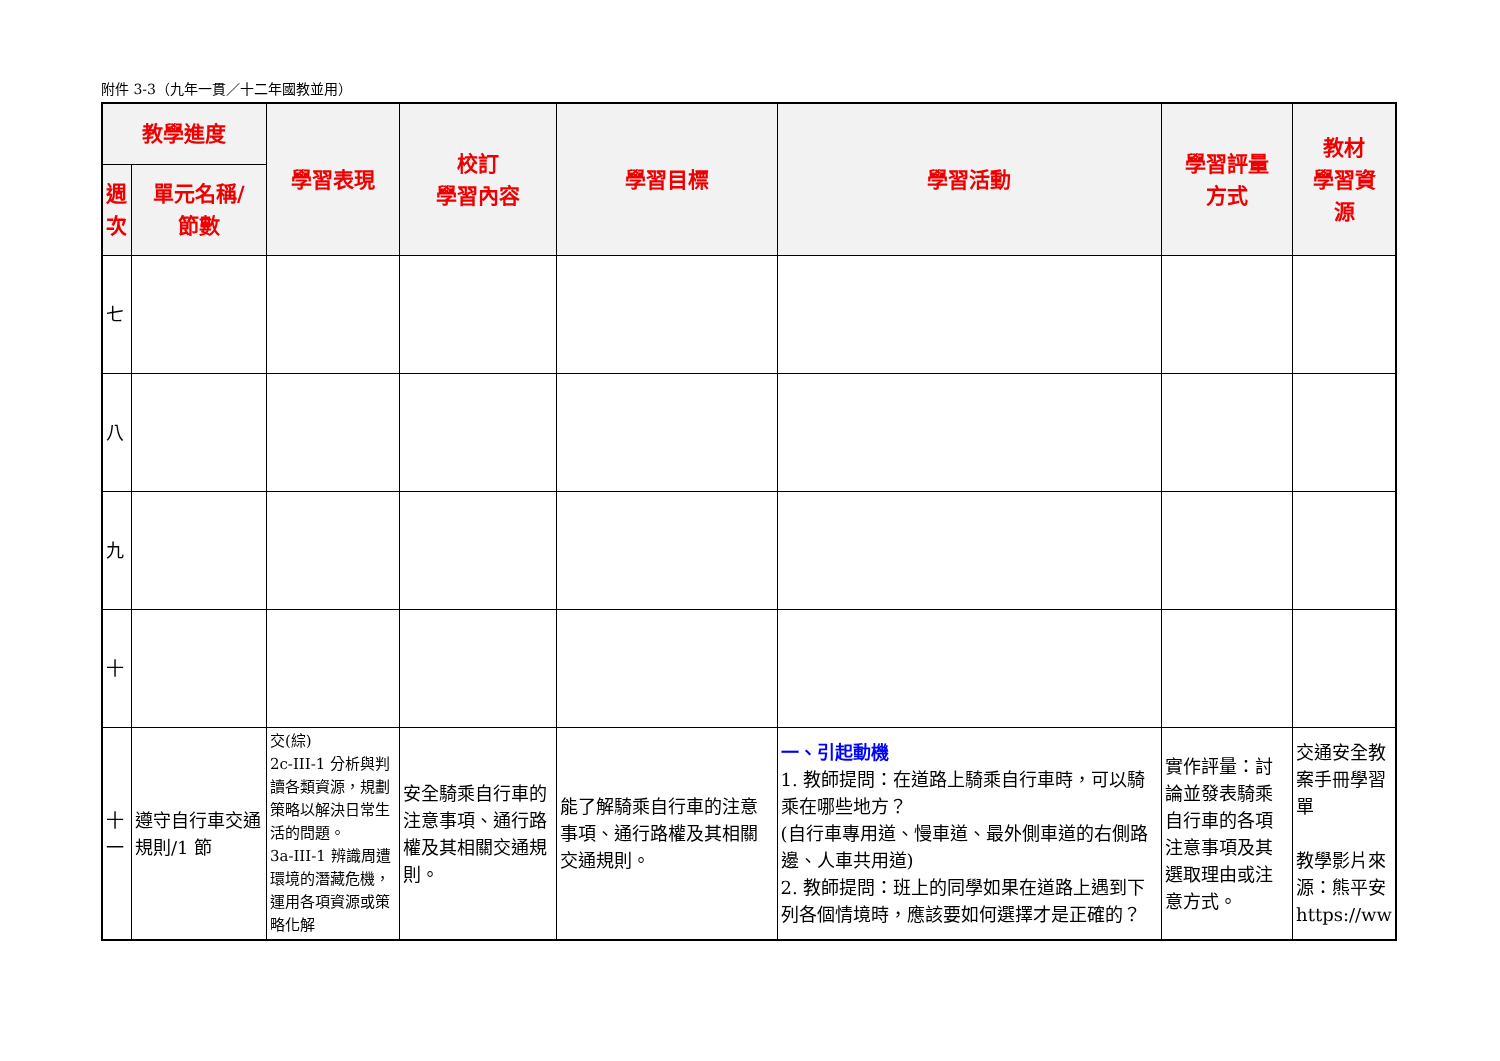附件 3-3（九年一貫／十二年國教並用）
| 教學進度 | | 學習表現 | 校訂 學習內容 | 學習目標 | 學習活動 | 學習評量 方式 | 教材 學習資 源 |
| --- | --- | --- | --- | --- | --- | --- | --- |
| 週 次 | 單元名稱/ 節數 | | | | | | |
| 七 | | | | | | | |
| 八 | | | | | | | |
| 九 | | | | | | | |
| 十 | | | | | | | |
| 十一 | 遵守自行車交通規則/1 節 | 交(綜) 2c-III-1 分析與判讀各類資源，規劃策略以解決日常生活的問題。 3a-III-1 辨識周遭環境的潛藏危機，運用各項資源或策略化解 | 安全騎乘自行車的注意事項、通行路權及其相關交通規則。 | 能了解騎乘自行車的注意事項、通行路權及其相關交通規則。 | 一、引起動機 1. 教師提問：在道路上騎乘自行車時，可以騎乘在哪些地方？ (自行車專用道、慢車道、最外側車道的右側路邊、人車共用道) 2. 教師提問：班上的同學如果在道路上遇到下列各個情境時，應該要如何選擇才是正確的？ | 實作評量：討論並發表騎乘自行車的各項注意事項及其選取理由或注意方式。 | 交通安全教案手冊學習單 教學影片來源：熊平安 https://ww |